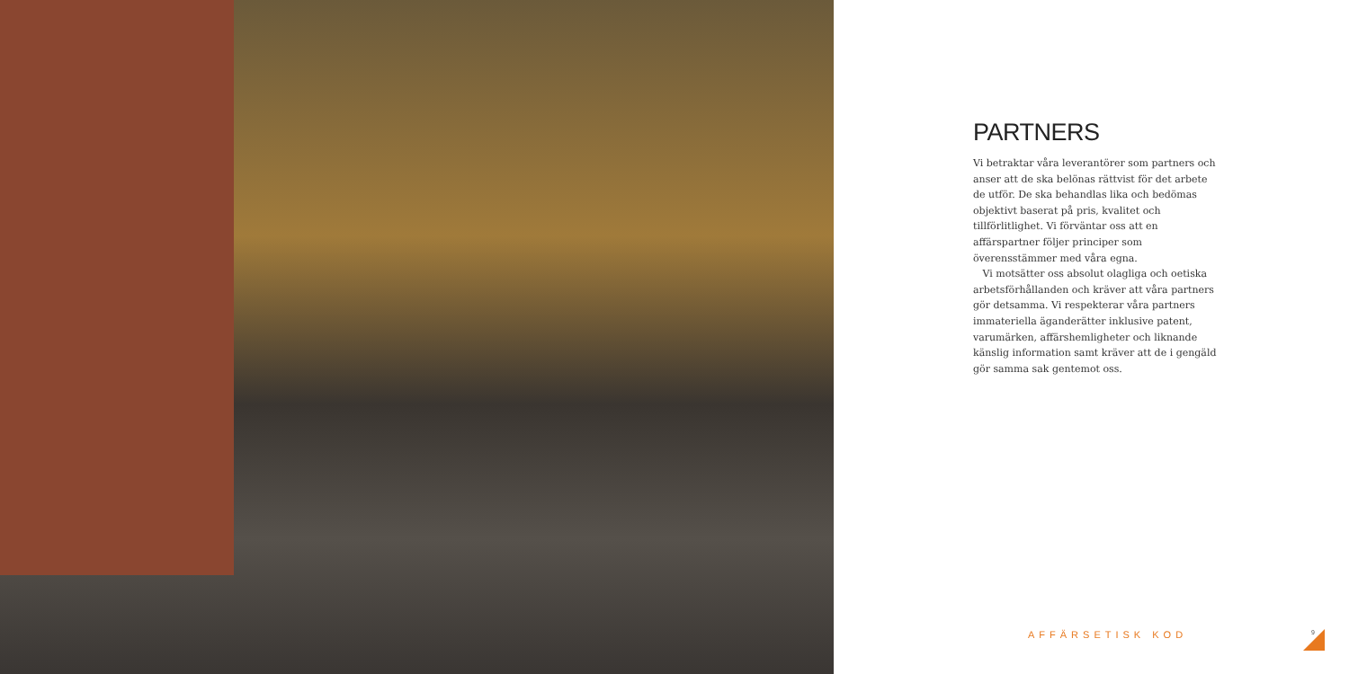PARTNERS
Vi betraktar våra leverantörer som partners och anser att de ska belönas rättvist för det arbete de utför. De ska behandlas lika och bedömas objektivt baserat på pris, kvalitet och tillförlitlighet. Vi förväntar oss att en affärspartner följer principer som överensstämmer med våra egna.
Vi motsätter oss absolut olagliga och oetiska arbetsförhållanden och kräver att våra partners gör detsamma. Vi respekterar våra partners immateriella äganderätter inklusive patent, varumärken, affärshemligheter och liknande känslig information samt kräver att de i gengäld gör samma sak gentemot oss.
AFFÄRSETISK KOD 9